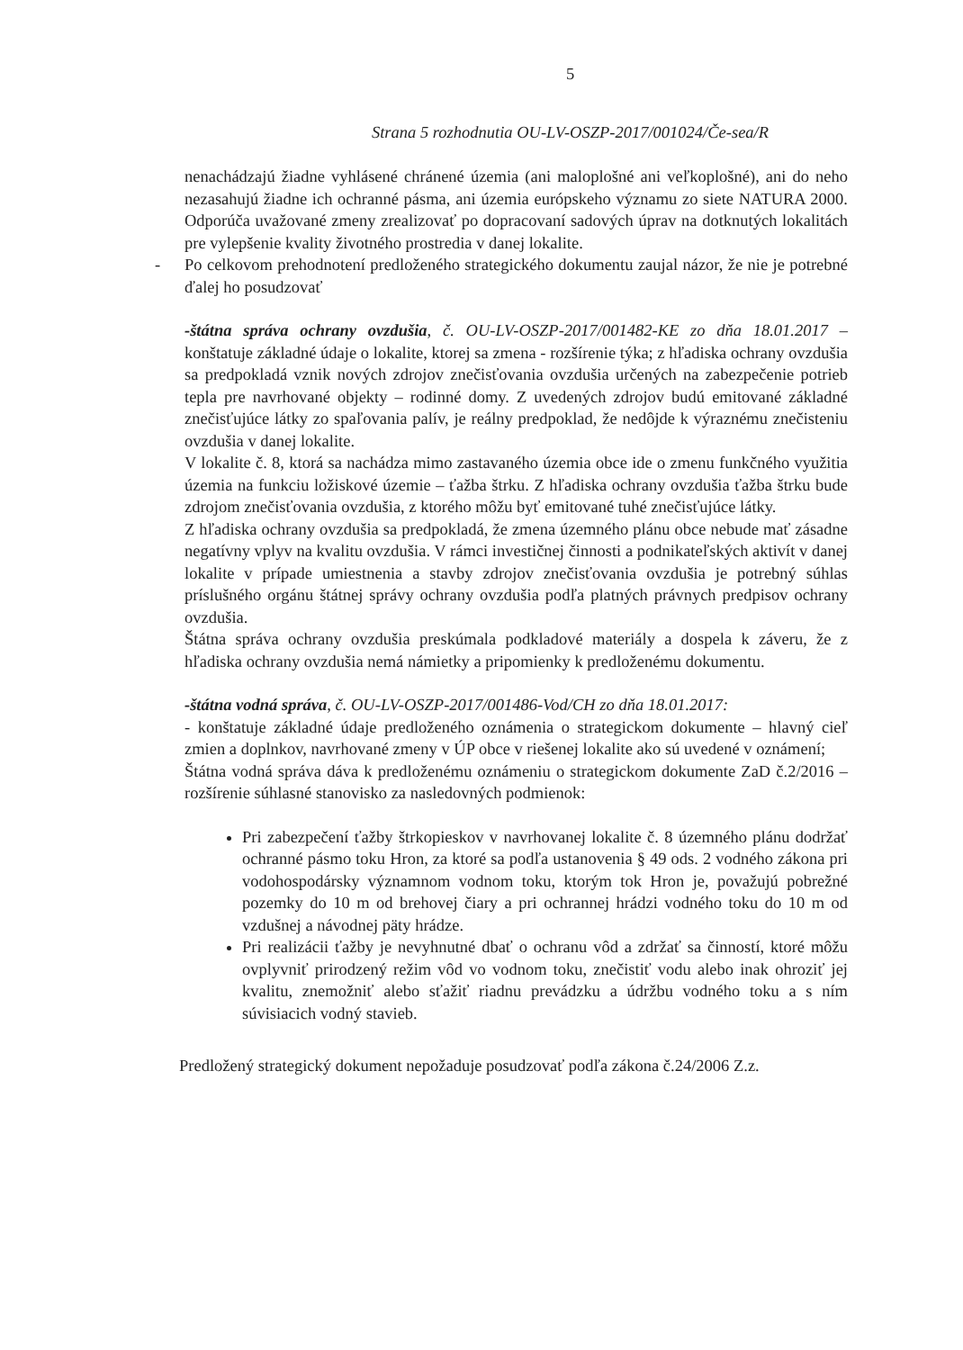5
Strana 5 rozhodnutia OU-LV-OSZP-2017/001024/Če-sea/R
nenachádzajú žiadne vyhlásené chránené územia (ani maloplošné ani veľkoplošné), ani do neho nezasahujú žiadne ich ochranné pásma, ani územia európskeho významu zo siete NATURA 2000. Odporúča uvažované zmeny zrealizovať po dopracovaní sadových úprav na dotknutých lokalitách pre vylepšenie kvality životného prostredia v danej lokalite.
- Po celkovom prehodnotení predloženého strategického dokumentu zaujal názor, že nie je potrebné ďalej ho posudzovať
-štátna správa ochrany ovzdušia, č. OU-LV-OSZP-2017/001482-KE zo dňa 18.01.2017 – konštatuje základné údaje o lokalite, ktorej sa zmena - rozšírenie týka; z hľadiska ochrany ovzdušia sa predpokladá vznik nových zdrojov znečisťovania ovzdušia určených na zabezpečenie potrieb tepla pre navrhované objekty – rodinné domy. Z uvedených zdrojov budú emitované základné znečisťujúce látky zo spaľovania palív, je reálny predpoklad, že nedôjde k výraznému znečisteniu ovzdušia v danej lokalite.
V lokalite č. 8, ktorá sa nachádza mimo zastavaného územia obce ide o zmenu funkčného využitia územia na funkciu ložiskové územie – ťažba štrku. Z hľadiska ochrany ovzdušia ťažba štrku bude zdrojom znečisťovania ovzdušia, z ktorého môžu byť emitované tuhé znečisťujúce látky.
Z hľadiska ochrany ovzdušia sa predpokladá, že zmena územného plánu obce nebude mať zásadne negatívny vplyv na kvalitu ovzdušia. V rámci investičnej činnosti a podnikateľských aktivít v danej lokalite v prípade umiestnenia a stavby zdrojov znečisťovania ovzdušia je potrebný súhlas príslušného orgánu štátnej správy ochrany ovzdušia podľa platných právnych predpisov ochrany ovzdušia.
Štátna správa ochrany ovzdušia preskúmala podkladové materiály a dospela k záveru, že z hľadiska ochrany ovzdušia nemá námietky a pripomienky k predloženému dokumentu.
-štátna vodná správa, č. OU-LV-OSZP-2017/001486-Vod/CH zo dňa 18.01.2017:
- konštatuje základné údaje predloženého oznámenia o strategickom dokumente – hlavný cieľ zmien a doplnkov, navrhované zmeny v ÚP obce v riešenej lokalite ako sú uvedené v oznámení;
Štátna vodná správa dáva k predloženému oznámeniu o strategickom dokumente ZaD č.2/2016 – rozšírenie súhlasné stanovisko za nasledovných podmienok:
Pri zabezpečení ťažby štrkopieskov v navrhovanej lokalite č. 8 územného plánu dodržať ochranné pásmo toku Hron, za ktoré sa podľa ustanovenia § 49 ods. 2 vodného zákona pri vodohospodársky významnom vodnom toku, ktorým tok Hron je, považujú pobrežné pozemky do 10 m od brehovej čiary a pri ochrannej hrádzi vodného toku do 10 m od vzdušnej a návodnej päty hrádze.
Pri realizácii ťažby je nevyhnutné dbať o ochranu vôd a zdržať sa činností, ktoré môžu ovplyvniť prirodzený režim vôd vo vodnom toku, znečistiť vodu alebo inak ohroziť jej kvalitu, znemožniť alebo sťažiť riadnu prevádzku a údržbu vodného toku a s ním súvisiacich vodný stavieb.
Predložený strategický dokument nepožaduje posudzovať podľa zákona č.24/2006 Z.z.